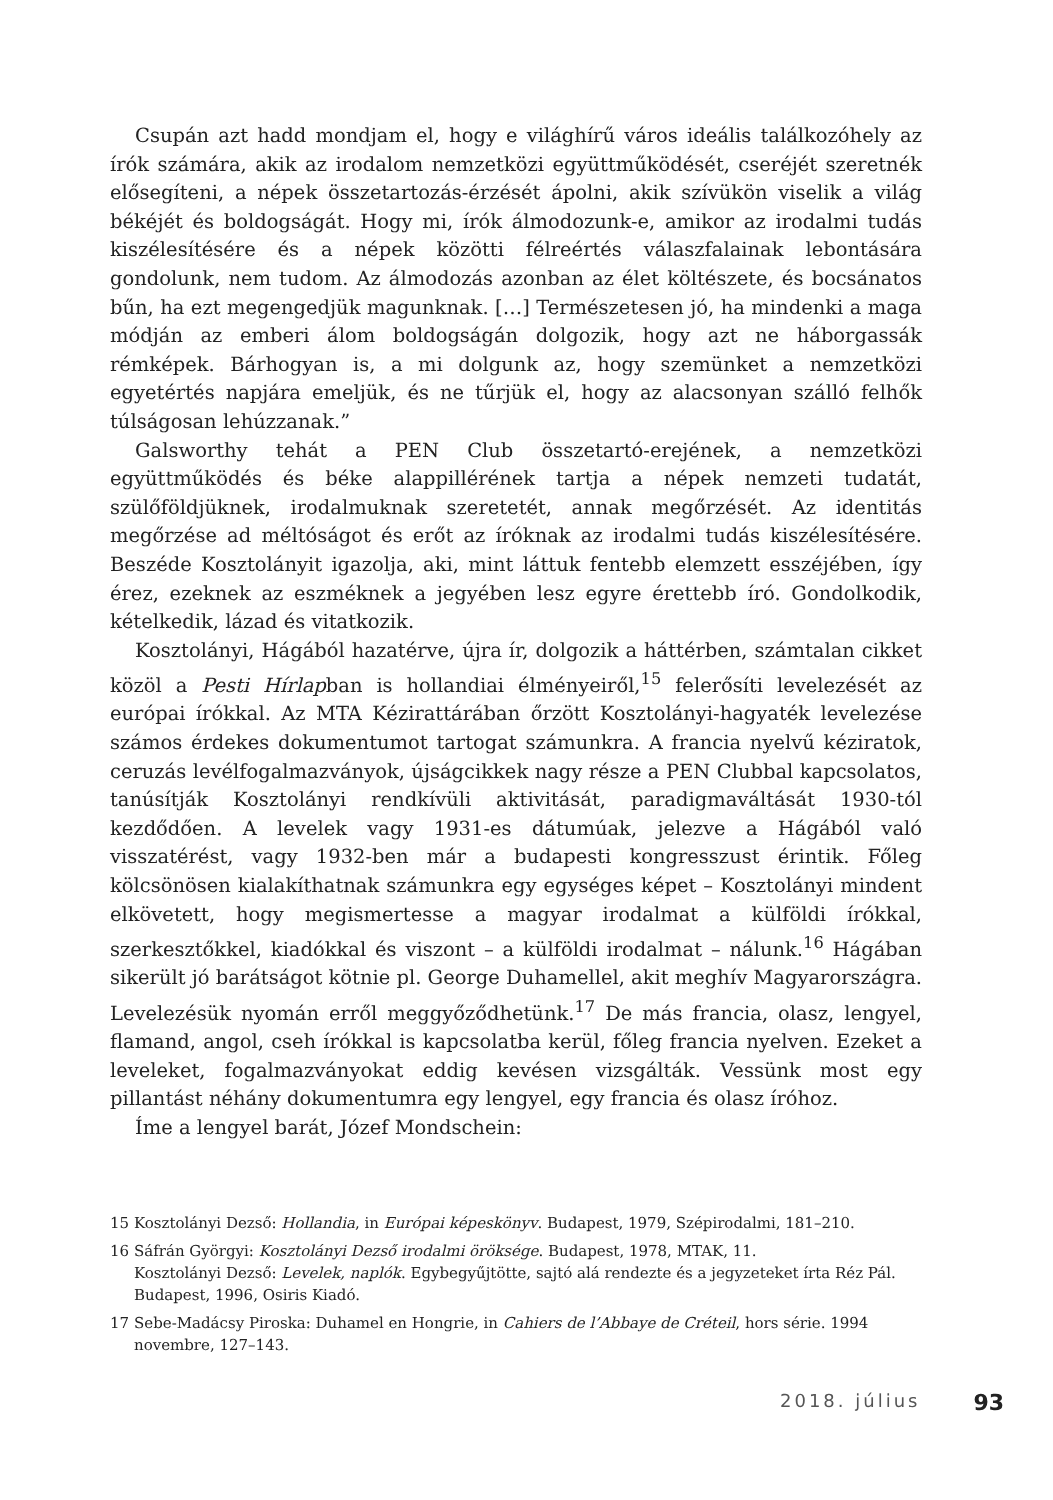Csupán azt hadd mondjam el, hogy e világhírű város ideális találkozóhely az írók számára, akik az irodalom nemzetközi együttműködését, cseréjét szeretnék elősegíteni, a népek összetartozás-érzését ápolni, akik szívükön viselik a világ békéjét és boldogságát. Hogy mi, írók álmodozunk-e, amikor az irodalmi tudás kiszélesítésére és a népek közötti félreértés válaszfalainak lebontására gondolunk, nem tudom. Az álmodozás azonban az élet költészete, és bocsánatos bűn, ha ezt megengedjük magunknak. […] Természetesen jó, ha mindenki a maga módján az emberi álom boldogságán dolgozik, hogy azt ne háborgassák rémképek. Bárhogyan is, a mi dolgunk az, hogy szemünket a nemzetközi egyetértés napjára emeljük, és ne tűrjük el, hogy az alacsonyan szálló felhők túlságosan lehúzzanak.”
Galsworthy tehát a PEN Club összetartó-erejének, a nemzetközi együttműködés és béke alappillérének tartja a népek nemzeti tudatát, szülőföldjüknek, irodalmuknak szeretetét, annak megőrzését. Az identitás megőrzése ad méltóságot és erőt az íróknak az irodalmi tudás kiszélesítésére. Beszéde Kosztolányit igazolja, aki, mint láttuk fentebb elemzett esszéjében, így érez, ezeknek az eszméknek a jegyében lesz egyre érettebb író. Gondolkodik, kételkedik, lázad és vitatkozik.
Kosztolányi, Hágából hazatérve, újra ír, dolgozik a háttérben, számtalan cikket közöl a Pesti Hírlapban is hollandiai élményeiről,<sup>15</sup> felerősíti levelezését az európai írókkal. Az MTA Kézirattárában őrzött Kosztolányi-hagyaték levelezése számos érdekes dokumentumot tartogat számunkra. A francia nyelvű kéziratok, ceruzás levélfogalmazványok, újságcikkek nagy része a PEN Clubbal kapcsolatos, tanúsítják Kosztolányi rendkívüli aktivitását, paradigmaváltását 1930-tól kezdődően. A levelek vagy 1931-es dátumúak, jelezve a Hágából való visszatérést, vagy 1932-ben már a budapesti kongresszust érintik. Főleg kölcsönösen kialakíthatnak számunkra egy egységes képet – Kosztolányi mindent elkövetett, hogy megismertesse a magyar irodalmat a külföldi írókkal, szerkesztőkkel, kiadókkal és viszont – a külföldi irodalmat – nálunk.<sup>16</sup> Hágában sikerült jó barátságot kötnie pl. George Duhamellel, akit meghív Magyarországra. Levelezésük nyomán erről meggyőződhetünk.<sup>17</sup> De más francia, olasz, lengyel, flamand, angol, cseh írókkal is kapcsolatba kerül, főleg francia nyelven. Ezeket a leveleket, fogalmazványokat eddig kevésen vizsgálták. Vessünk most egy pillantást néhány dokumentumra egy lengyel, egy francia és olasz íróhoz.
Íme a lengyel barát, Józef Mondschein:
15 Kosztolányi Dezső: Hollandia, in Európai képeskönyv. Budapest, 1979, Szépirodalmi, 181–210.
16 Sáfrán Györgyi: Kosztolányi Dezső irodalmi öröksége. Budapest, 1978, MTAK, 11.
Kosztolányi Dezső: Levelek, naplók. Egybegyűjtötte, sajtó alá rendezte és a jegyzeteket írta Réz Pál. Budapest, 1996, Osiris Kiadó.
17 Sebe-Madácsy Piroska: Duhamel en Hongrie, in Cahiers de l’Abbaye de Créteil, hors série. 1994 novembre, 127–143.
2018. július 93